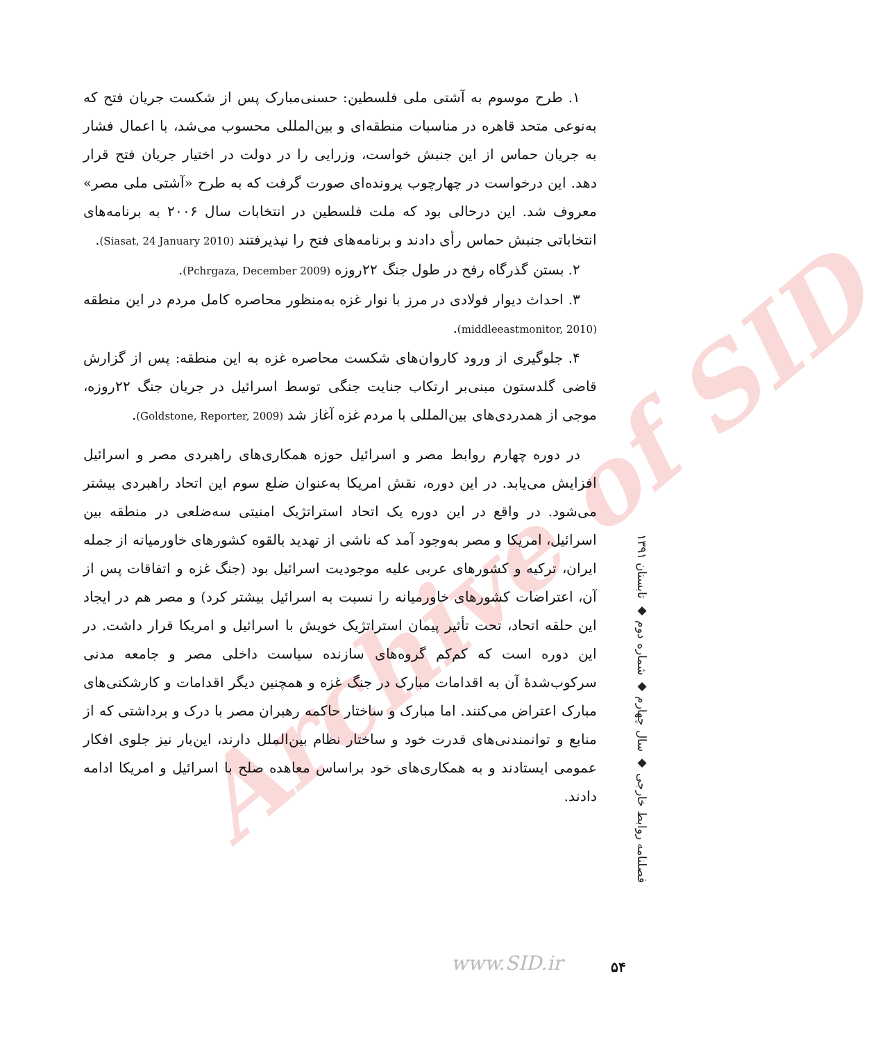Archive of SID
۱. طرح موسوم به آشتی ملی فلسطین: حسنی‌مبارک پس از شکست جریان فتح که به‌نوعی متحد قاهره در مناسبات منطقه‌ای و بین‌المللی محسوب می‌شد، با اعمال فشار به جریان حماس از این جنبش خواست، وزرایی را در دولت در اختیار جریان فتح قرار دهد. این درخواست در چهارچوب پرونده‌ای صورت گرفت که به طرح «آشتی ملی مصر» معروف شد. این درحالی بود که ملت فلسطین در انتخابات سال ۲۰۰۶ به برنامه‌های انتخاباتی جنبش حماس رأی دادند و برنامه‌های فتح را نپذیرفتند (Siasat, 24 January 2010).
۲. بستن گذرگاه رفح در طول جنگ ۲۲روزه (Pchrgaza, December 2009).
۳. احداث دیوار فولادی در مرز با نوار غزه به‌منظور محاصره کامل مردم در این منطقه (middleeastmonitor, 2010).
۴. جلوگیری از ورود کاروان‌های شکست محاصره غزه به این منطقه: پس از گزارش قاضی گلدستون مبنی‌بر ارتکاب جنایت جنگی توسط اسرائیل در جریان جنگ ۲۲روزه، موجی از همدردی‌های بین‌المللی با مردم غزه آغاز شد (Goldstone, Reporter, 2009).
در دوره چهارم روابط مصر و اسرائیل حوزه همکاری‌های راهبردی مصر و اسرائیل افزایش می‌یابد. در این دوره، نقش امریکا به‌عنوان ضلع سوم این اتحاد راهبردی بیشتر می‌شود. در واقع در این دوره یک اتحاد استراتژیک امنیتی سه‌ضلعی در منطقه بین اسرائیل، امریکا و مصر به‌وجود آمد که ناشی از تهدید بالقوه کشورهای خاورمیانه از جمله ایران، ترکیه و کشورهای عربی علیه موجودیت اسرائیل بود (جنگ غزه و اتفاقات پس از آن، اعتراضات کشورهای خاورمیانه را نسبت به اسرائیل بیشتر کرد) و مصر هم در ایجاد این حلقه اتحاد، تحت تأثیر پیمان استراتژیک خویش با اسرائیل و امریکا قرار داشت. در این دوره است که کم‌کم گروه‌های سازنده سیاست داخلی مصر و جامعه مدنی سرکوب‌شدهٔ آن به اقدامات مبارک در جنگ غزه و همچنین دیگر اقدامات و کارشکنی‌های مبارک اعتراض می‌کنند. اما مبارک و ساختار حاکمه رهبران مصر با درک و برداشتی که از منابع و توانمندنی‌های قدرت خود و ساختار نظام بین‌الملل دارند، این‌بار نیز جلوی افکار عمومی ایستادند و به همکاری‌های خود براساس معاهده صلح با اسرائیل و امریکا ادامه دادند.
فصلنامه روابط خارجی ◆ سال چهارم ◆ شماره دوم ◆ تابستان ۱۳۹۱
www.SID.ir ۵۴